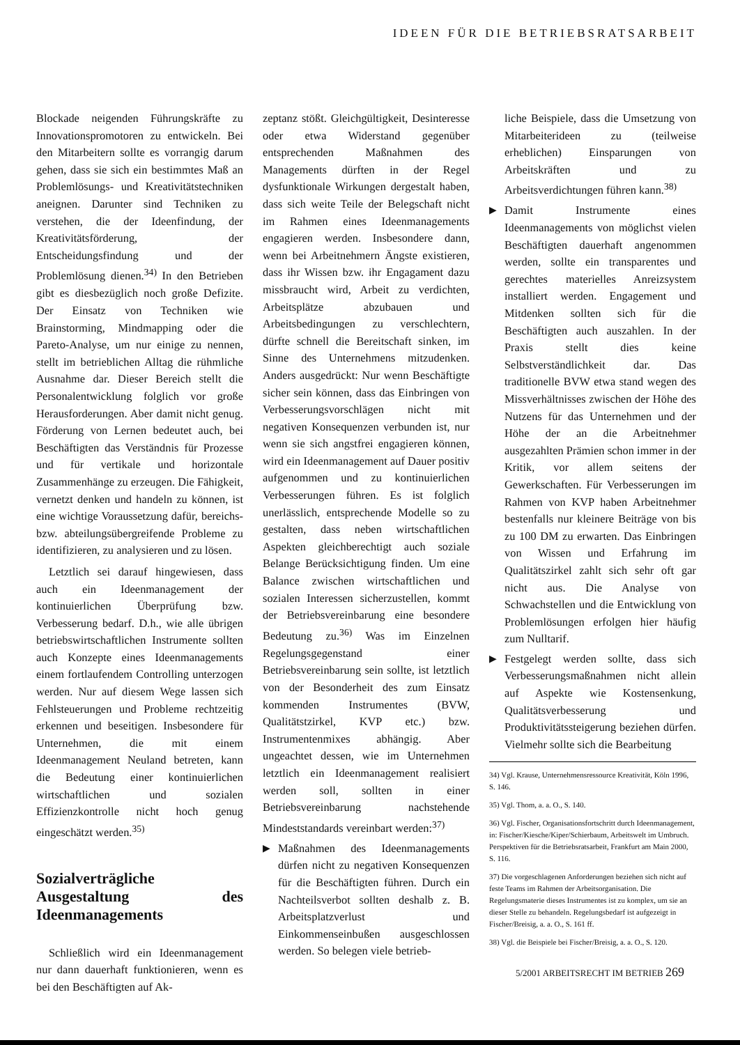IDEEN FÜR DIE BETRIEBSRATSARBEIT
Blockade neigenden Führungskräfte zu Innovationspromotoren zu entwickeln. Bei den Mitarbeitern sollte es vorrangig darum gehen, dass sie sich ein bestimmtes Maß an Problemlösungs- und Kreativitätstechniken aneignen. Darunter sind Techniken zu verstehen, die der Ideenfindung, der Kreativitätsförderung, der Entscheidungsfindung und der Problemlösung dienen.<sup>34)</sup> In den Betrieben gibt es diesbezüglich noch große Defizite. Der Einsatz von Techniken wie Brainstorming, Mindmapping oder die Pareto-Analyse, um nur einige zu nennen, stellt im betrieblichen Alltag die rühmliche Ausnahme dar. Dieser Bereich stellt die Personalentwicklung folglich vor große Herausforderungen. Aber damit nicht genug. Förderung von Lernen bedeutet auch, bei Beschäftigten das Verständnis für Prozesse und für vertikale und horizontale Zusammenhänge zu erzeugen. Die Fähigkeit, vernetzt denken und handeln zu können, ist eine wichtige Voraussetzung dafür, bereichs- bzw. abteilungsübergreifende Probleme zu identifizieren, zu analysieren und zu lösen.
Letztlich sei darauf hingewiesen, dass auch ein Ideenmanagement der kontinuierlichen Überprüfung bzw. Verbesserung bedarf. D.h., wie alle übrigen betriebswirtschaftlichen Instrumente sollten auch Konzepte eines Ideenmanagements einem fortlaufendem Controlling unterzogen werden. Nur auf diesem Wege lassen sich Fehlsteuerungen und Probleme rechtzeitig erkennen und beseitigen. Insbesondere für Unternehmen, die mit einem Ideenmanagement Neuland betreten, kann die Bedeutung einer kontinuierlichen wirtschaftlichen und sozialen Effizienzkontrolle nicht hoch genug eingeschätzt werden.<sup>35)</sup>
Sozialverträgliche Ausgestaltung des Ideenmanagements
Schließlich wird ein Ideenmanagement nur dann dauerhaft funktionieren, wenn es bei den Beschäftigten auf Ak-
zeptanz stößt. Gleichgültigkeit, Desinteresse oder etwa Widerstand gegenüber entsprechenden Maßnahmen des Managements dürften in der Regel dysfunktionale Wirkungen dergestalt haben, dass sich weite Teile der Belegschaft nicht im Rahmen eines Ideenmanagements engagieren werden. Insbesondere dann, wenn bei Arbeitnehmern Ängste existieren, dass ihr Wissen bzw. ihr Engagament dazu missbraucht wird, Arbeit zu verdichten, Arbeitsplätze abzubauen und Arbeitsbedingungen zu verschlechtern, dürfte schnell die Bereitschaft sinken, im Sinne des Unternehmens mitzudenken. Anders ausgedrückt: Nur wenn Beschäftigte sicher sein können, dass das Einbringen von Verbesserungsvorschlägen nicht mit negativen Konsequenzen verbunden ist, nur wenn sie sich angstfrei engagieren können, wird ein Ideenmanagement auf Dauer positiv aufgenommen und zu kontinuierlichen Verbesserungen führen. Es ist folglich unerlässlich, entsprechende Modelle so zu gestalten, dass neben wirtschaftlichen Aspekten gleichberechtigt auch soziale Belange Berücksichtigung finden. Um eine Balance zwischen wirtschaftlichen und sozialen Interessen sicherzustellen, kommt der Betriebsvereinbarung eine besondere Bedeutung zu.<sup>36)</sup> Was im Einzelnen Regelungsgegenstand einer Betriebsvereinbarung sein sollte, ist letztlich von der Besonderheit des zum Einsatz kommenden Instrumentes (BVW, Qualitätstzirkel, KVP etc.) bzw. Instrumentenmixes abhängig. Aber ungeachtet dessen, wie im Unternehmen letztlich ein Ideenmanagement realisiert werden soll, sollten in einer Betriebsvereinbarung nachstehende Mindeststandards vereinbart werden:<sup>37)</sup>
▶ Maßnahmen des Ideenmanagements dürfen nicht zu negativen Konsequenzen für die Beschäftigten führen. Durch ein Nachteilsverbot sollten deshalb z. B. Arbeitsplatzverlust und Einkommenseinbußen ausgeschlossen werden. So belegen viele betrieb-
liche Beispiele, dass die Umsetzung von Mitarbeiterideen zu (teilweise erheblichen) Einsparungen von Arbeitskräften und zu Arbeitsverdichtungen führen kann.<sup>38)</sup>
▶ Damit Instrumente eines Ideenmanagements von möglichst vielen Beschäftigten dauerhaft angenommen werden, sollte ein transparentes und gerechtes materielles Anreizsystem installiert werden. Engagement und Mitdenken sollten sich für die Beschäftigten auch auszahlen. In der Praxis stellt dies keine Selbstverständlichkeit dar. Das traditionelle BVW etwa stand wegen des Missverhältnisses zwischen der Höhe des Nutzens für das Unternehmen und der Höhe der an die Arbeitnehmer ausgezahlten Prämien schon immer in der Kritik, vor allem seitens der Gewerkschaften. Für Verbesserungen im Rahmen von KVP haben Arbeitnehmer bestenfalls nur kleinere Beiträge von bis zu 100 DM zu erwarten. Das Einbringen von Wissen und Erfahrung im Qualitätszirkel zahlt sich sehr oft gar nicht aus. Die Analyse von Schwachstellen und die Entwicklung von Problemlösungen erfolgen hier häufig zum Nulltarif.
▶ Festgelegt werden sollte, dass sich Verbesserungsmaßnahmen nicht allein auf Aspekte wie Kostensenkung, Qualitätsverbesserung und Produktivitätssteigerung beziehen dürfen. Vielmehr sollte sich die Bearbeitung
34) Vgl. Krause, Unternehmensressource Kreativität, Köln 1996, S. 146.
35) Vgl. Thom, a. a. O., S. 140.
36) Vgl. Fischer, Organisationsfortschritt durch Ideenmanagement, in: Fischer/Kiesche/Kiper/Schierbaum, Arbeitswelt im Umbruch. Perspektiven für die Betriebsratsarbeit, Frankfurt am Main 2000, S. 116.
37) Die vorgeschlagenen Anforderungen beziehen sich nicht auf feste Teams im Rahmen der Arbeitsorganisation. Die Regelungsmaterie dieses Instrumentes ist zu komplex, um sie an dieser Stelle zu behandeln. Regelungsbedarf ist aufgezeigt in Fischer/Breisig, a. a. O., S. 161 ff.
38) Vgl. die Beispiele bei Fischer/Breisig, a. a. O., S. 120.
5/2001 ARBEITSRECHT IM BETRIEB 269